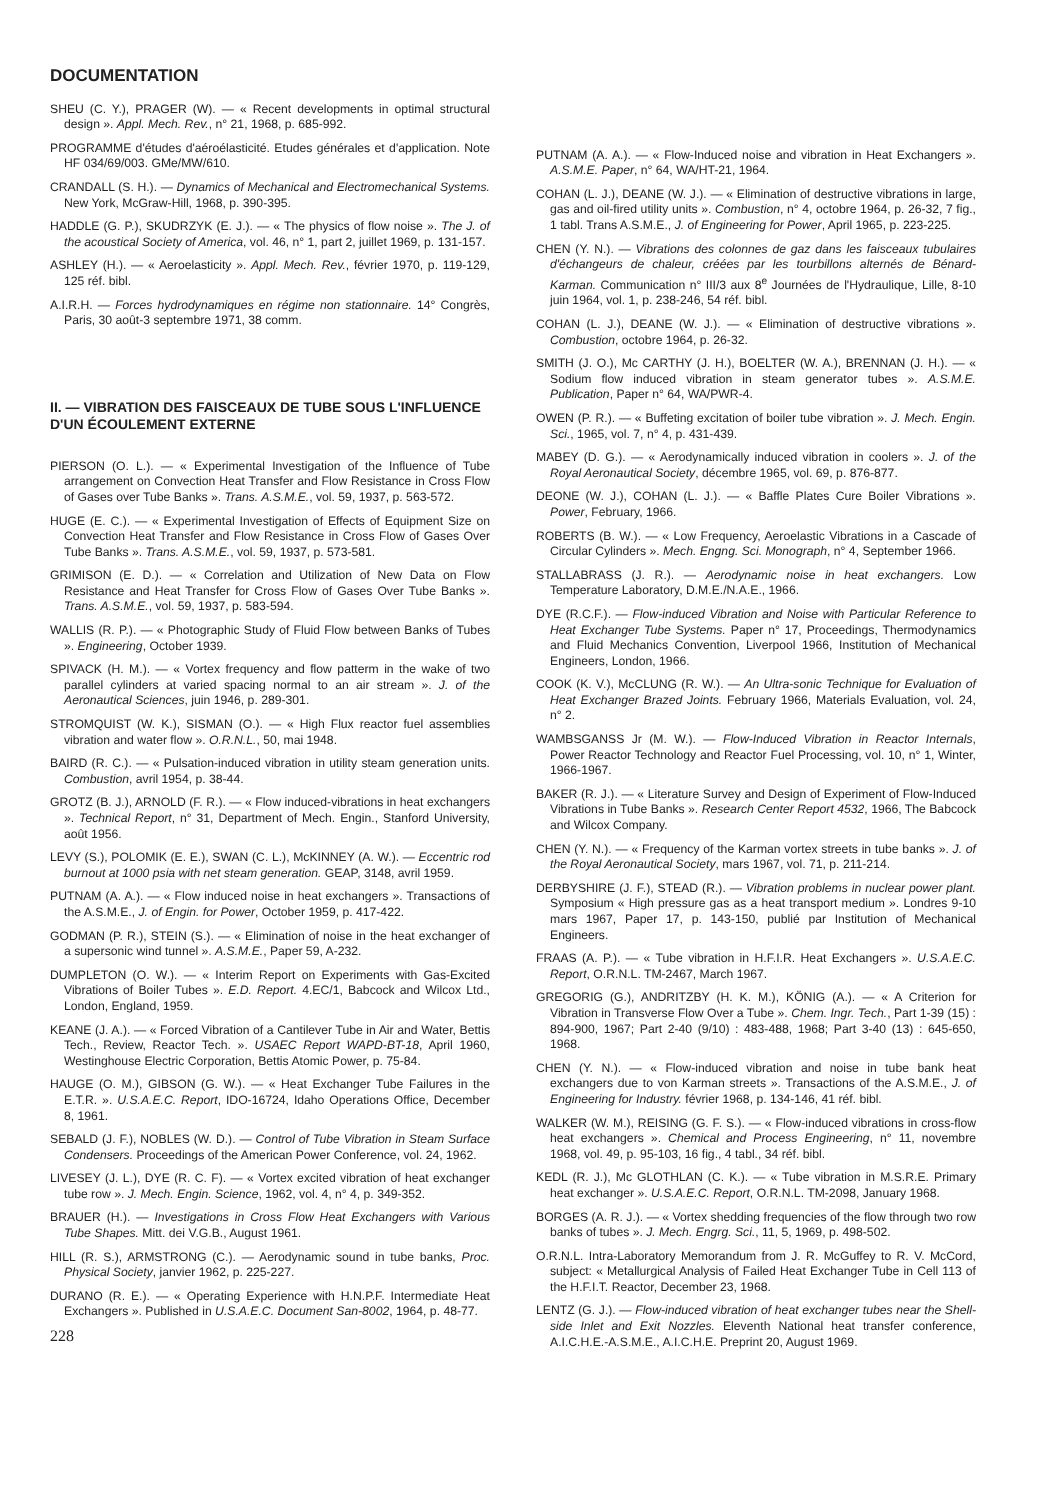DOCUMENTATION
SHEU (C. Y.), PRAGER (W). — « Recent developments in optimal structural design ». Appl. Mech. Rev., n° 21, 1968, p. 685-992.
PROGRAMME d'études d'aéroélasticité. Etudes générales et d'application. Note HF 034/69/003. GMe/MW/610.
CRANDALL (S. H.). — Dynamics of Mechanical and Electromechanical Systems. New York, McGraw-Hill, 1968, p. 390-395.
HADDLE (G. P.), SKUDRZYK (E. J.). — « The physics of flow noise ». The J. of the acoustical Society of America, vol. 46, n° 1, part 2, juillet 1969, p. 131-157.
ASHLEY (H.). — « Aeroelasticity ». Appl. Mech. Rev., février 1970, p. 119-129, 125 réf. bibl.
A.I.R.H. — Forces hydrodynamiques en régime non stationnaire. 14° Congrès, Paris, 30 août-3 septembre 1971, 38 comm.
II. — VIBRATION DES FAISCEAUX DE TUBE SOUS L'INFLUENCE D'UN ÉCOULEMENT EXTERNE
PIERSON (O. L.). — « Experimental Investigation of the Influence of Tube arrangement on Convection Heat Transfer and Flow Resistance in Cross Flow of Gases over Tube Banks ». Trans. A.S.M.E., vol. 59, 1937, p. 563-572.
HUGE (E. C.). — « Experimental Investigation of Effects of Equipment Size on Convection Heat Transfer and Flow Resistance in Cross Flow of Gases Over Tube Banks ». Trans. A.S.M.E., vol. 59, 1937, p. 573-581.
GRIMISON (E. D.). — « Correlation and Utilization of New Data on Flow Resistance and Heat Transfer for Cross Flow of Gases Over Tube Banks ». Trans. A.S.M.E., vol. 59, 1937, p. 583-594.
WALLIS (R. P.). — « Photographic Study of Fluid Flow between Banks of Tubes ». Engineering, October 1939.
SPIVACK (H. M.). — « Vortex frequency and flow patterm in the wake of two parallel cylinders at varied spacing normal to an air stream ». J. of the Aeronautical Sciences, juin 1946, p. 289-301.
STROMQUIST (W. K.), SISMAN (O.). — « High Flux reactor fuel assemblies vibration and water flow ». O.R.N.L., 50, mai 1948.
BAIRD (R. C.). — « Pulsation-induced vibration in utility steam generation units. Combustion, avril 1954, p. 38-44.
GROTZ (B. J.), ARNOLD (F. R.). — « Flow induced-vibrations in heat exchangers ». Technical Report, n° 31, Department of Mech. Engin., Stanford University, août 1956.
LEVY (S.), POLOMIK (E. E.), SWAN (C. L.), McKINNEY (A. W.). — Eccentric rod burnout at 1000 psia with net steam generation. GEAP, 3148, avril 1959.
PUTNAM (A. A.). — « Flow induced noise in heat exchangers ». Transactions of the A.S.M.E., J. of Engin. for Power, October 1959, p. 417-422.
GODMAN (P. R.), STEIN (S.). — « Elimination of noise in the heat exchanger of a supersonic wind tunnel ». A.S.M.E., Paper 59, A-232.
DUMPLETON (O. W.). — « Interim Report on Experiments with Gas-Excited Vibrations of Boiler Tubes ». E.D. Report. 4.EC/1, Babcock and Wilcox Ltd., London, England, 1959.
KEANE (J. A.). — « Forced Vibration of a Cantilever Tube in Air and Water, Bettis Tech., Review, Reactor Tech. ». USAEC Report WAPD-BT-18, April 1960, Westinghouse Electric Corporation, Bettis Atomic Power, p. 75-84.
HAUGE (O. M.), GIBSON (G. W.). — « Heat Exchanger Tube Failures in the E.T.R. ». U.S.A.E.C. Report, IDO-16724, Idaho Operations Office, December 8, 1961.
SEBALD (J. F.), NOBLES (W. D.). — Control of Tube Vibration in Steam Surface Condensers. Proceedings of the American Power Conference, vol. 24, 1962.
LIVESEY (J. L.), DYE (R. C. F). — « Vortex excited vibration of heat exchanger tube row ». J. Mech. Engin. Science, 1962, vol. 4, n° 4, p. 349-352.
BRAUER (H.). — Investigations in Cross Flow Heat Exchangers with Various Tube Shapes. Mitt. dei V.G.B., August 1961.
HILL (R. S.), ARMSTRONG (C.). — Aerodynamic sound in tube banks, Proc. Physical Society, janvier 1962, p. 225-227.
DURANO (R. E.). — « Operating Experience with H.N.P.F. Intermediate Heat Exchangers ». Published in U.S.A.E.C. Document San-8002, 1964, p. 48-77.
228
PUTNAM (A. A.). — « Flow-Induced noise and vibration in Heat Exchangers ». A.S.M.E. Paper, n° 64, WA/HT-21, 1964.
COHAN (L. J.), DEANE (W. J.). — « Elimination of destructive vibrations in large, gas and oil-fired utility units ». Combustion, n° 4, octobre 1964, p. 26-32, 7 fig., 1 tabl. Trans A.S.M.E., J. of Engineering for Power, April 1965, p. 223-225.
CHEN (Y. N.). — Vibrations des colonnes de gaz dans les faisceaux tubulaires d'échangeurs de chaleur, créées par les tourbillons alternés de Bénard-Karman. Communication n° III/3 aux 8<sup>e</sup> Journées de l'Hydraulique, Lille, 8-10 juin 1964, vol. 1, p. 238-246, 54 réf. bibl.
COHAN (L. J.), DEANE (W. J.). — « Elimination of destructive vibrations ». Combustion, octobre 1964, p. 26-32.
SMITH (J. O.), Mc CARTHY (J. H.), BOELTER (W. A.), BRENNAN (J. H.). — « Sodium flow induced vibration in steam generator tubes ». A.S.M.E. Publication, Paper n° 64, WA/PWR-4.
OWEN (P. R.). — « Buffeting excitation of boiler tube vibration ». J. Mech. Engin. Sci., 1965, vol. 7, n° 4, p. 431-439.
MABEY (D. G.). — « Aerodynamically induced vibration in coolers ». J. of the Royal Aeronautical Society, décembre 1965, vol. 69, p. 876-877.
DEONE (W. J.), COHAN (L. J.). — « Baffle Plates Cure Boiler Vibrations ». Power, February, 1966.
ROBERTS (B. W.). — « Low Frequency, Aeroelastic Vibrations in a Cascade of Circular Cylinders ». Mech. Engng. Sci. Monograph, n° 4, September 1966.
STALLABRASS (J. R.). — Aerodynamic noise in heat exchangers. Low Temperature Laboratory, D.M.E./N.A.E., 1966.
DYE (R.C.F.). — Flow-induced Vibration and Noise with Particular Reference to Heat Exchanger Tube Systems. Paper n° 17, Proceedings, Thermodynamics and Fluid Mechanics Convention, Liverpool 1966, Institution of Mechanical Engineers, London, 1966.
COOK (K. V.), McCLUNG (R. W.). — An Ultra-sonic Technique for Evaluation of Heat Exchanger Brazed Joints. February 1966, Materials Evaluation, vol. 24, n° 2.
WAMBSGANSS Jr (M. W.). — Flow-Induced Vibration in Reactor Internals, Power Reactor Technology and Reactor Fuel Processing, vol. 10, n° 1, Winter, 1966-1967.
BAKER (R. J.). — « Literature Survey and Design of Experiment of Flow-Induced Vibrations in Tube Banks ». Research Center Report 4532, 1966, The Babcock and Wilcox Company.
CHEN (Y. N.). — « Frequency of the Karman vortex streets in tube banks ». J. of the Royal Aeronautical Society, mars 1967, vol. 71, p. 211-214.
DERBYSHIRE (J. F.), STEAD (R.). — Vibration problems in nuclear power plant. Symposium « High pressure gas as a heat transport medium ». Londres 9-10 mars 1967, Paper 17, p. 143-150, publié par Institution of Mechanical Engineers.
FRAAS (A. P.). — « Tube vibration in H.F.I.R. Heat Exchangers ». U.S.A.E.C. Report, O.R.N.L. TM-2467, March 1967.
GREGORIG (G.), ANDRITZBY (H. K. M.), KÖNIG (A.). — « A Criterion for Vibration in Transverse Flow Over a Tube ». Chem. Ingr. Tech., Part 1-39 (15) : 894-900, 1967; Part 2-40 (9/10) : 483-488, 1968; Part 3-40 (13) : 645-650, 1968.
CHEN (Y. N.). — « Flow-induced vibration and noise in tube bank heat exchangers due to von Karman streets ». Transactions of the A.S.M.E., J. of Engineering for Industry. février 1968, p. 134-146, 41 réf. bibl.
WALKER (W. M.), REISING (G. F. S.). — « Flow-induced vibrations in cross-flow heat exchangers ». Chemical and Process Engineering, n° 11, novembre 1968, vol. 49, p. 95-103, 16 fig., 4 tabl., 34 réf. bibl.
KEDL (R. J.), Mc GLOTHLAN (C. K.). — « Tube vibration in M.S.R.E. Primary heat exchanger ». U.S.A.E.C. Report, O.R.N.L. TM-2098, January 1968.
BORGES (A. R. J.). — « Vortex shedding frequencies of the flow through two row banks of tubes ». J. Mech. Engrg. Sci., 11, 5, 1969, p. 498-502.
O.R.N.L. Intra-Laboratory Memorandum from J. R. McGuffey to R. V. McCord, subject: « Metallurgical Analysis of Failed Heat Exchanger Tube in Cell 113 of the H.F.I.T. Reactor, December 23, 1968.
LENTZ (G. J.). — Flow-induced vibration of heat exchanger tubes near the Shell-side Inlet and Exit Nozzles. Eleventh National heat transfer conference, A.I.C.H.E.-A.S.M.E., A.I.C.H.E. Preprint 20, August 1969.